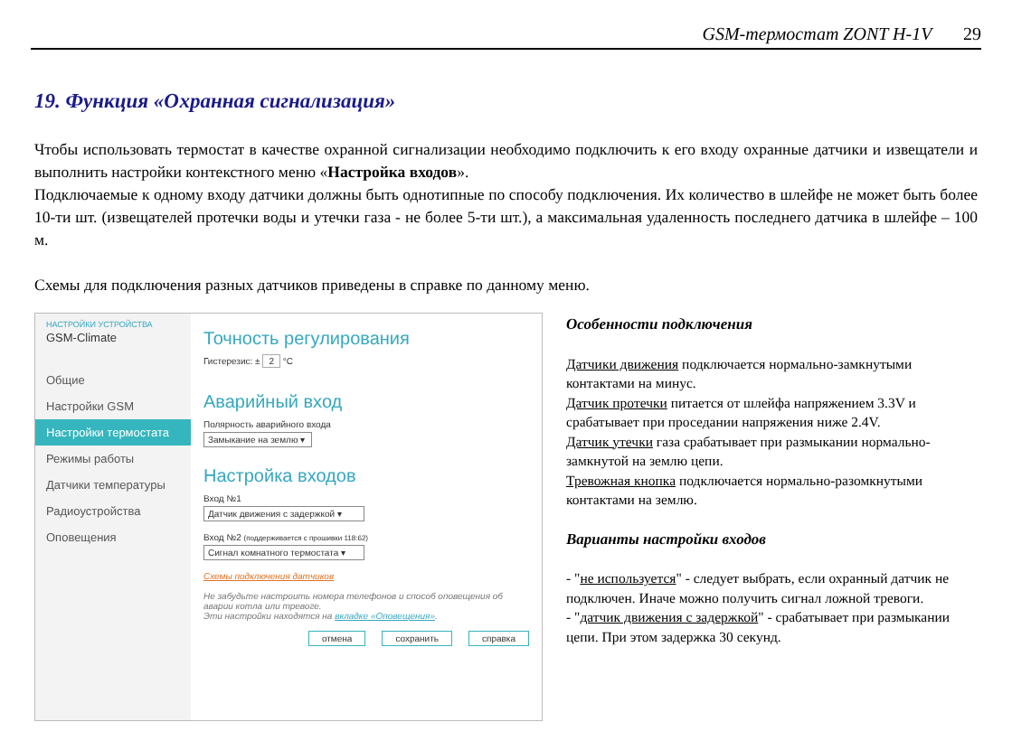GSM-термостат ZONT H-1V 29
19. Функция «Охранная сигнализация»
Чтобы использовать термостат в качестве охранной сигнализации необходимо подключить к его входу охранные датчики и извещатели и выполнить настройки контекстного меню «Настройка входов».
Подключаемые к одному входу датчики должны быть однотипные по способу подключения. Их количество в шлейфе не может быть более 10-ти шт. (извещателей протечки воды и утечки газа - не более 5-ти шт.), а максимальная удаленность последнего датчика в шлейфе – 100 м.
Схемы для подключения разных датчиков приведены в справке по данному меню.
НАСТРОЙКИ УСТРОЙСТВА
GSM-Climate
Общие
Настройки GSM
Настройки термостата
Режимы работы
Датчики температуры
Радиоустройства
Оповещения
Точность регулирования
Гистерезис: ± 2 °С
Аварийный вход
Полярность аварийного входа
Замыкание на землю ▾
Настройка входов
Вход №1
Датчик движения с задержкой ▾
Вход №2 (поддерживается с прошивки 118:62)
Сигнал комнатного термостата ▾
Схемы подключения датчиков
Не забудьте настроить номера телефонов и способ оповещения об аварии котла или тревоге.
Эти настройки находятся на вкладке «Оповещения».
отмена сохранить справка
Особенности подключения
Датчики движения подключается нормально-замкнутыми контактами на минус.
Датчик протечки питается от шлейфа напряжением 3.3V и срабатывает при проседании напряжения ниже 2.4V.
Датчик утечки газа срабатывает при размыкании нормально-замкнутой на землю цепи.
Тревожная кнопка подключается нормально-разомкнутыми контактами на землю.
Варианты настройки входов
- "не используется" - следует выбрать, если охранный датчик не подключен. Иначе можно получить сигнал ложной тревоги.
- "датчик движения с задержкой" - срабатывает при размыкании цепи. При этом задержка 30 секунд.